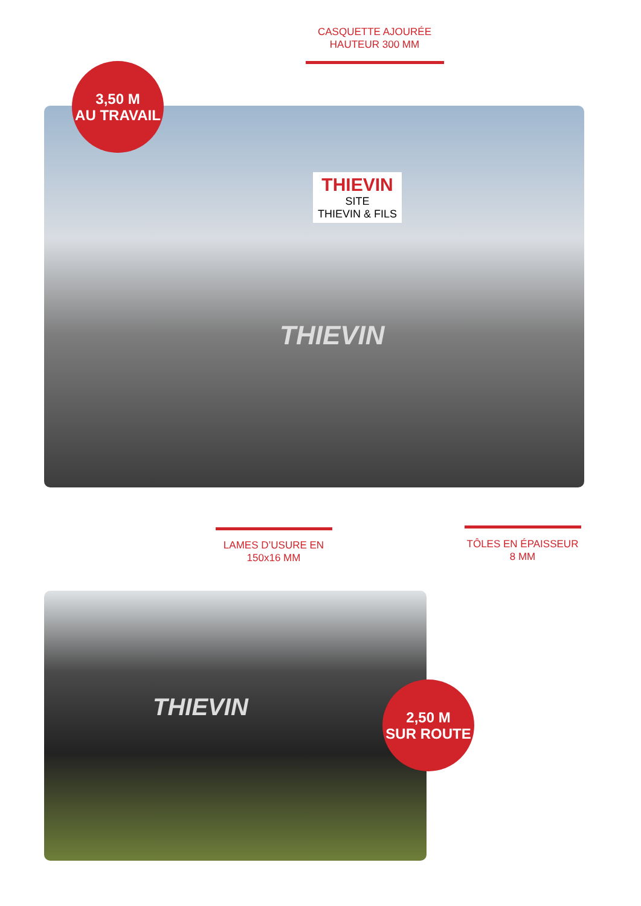CASQUETTE AJOURÉE
HAUTEUR 300 MM
THIEVIN
THIEVIN
SITE
THIEVIN & FILS
3,50 M
AU TRAVAIL
LAMES D’USURE EN
150x16 MM
TÔLES EN ÉPAISSEUR
8 MM
THIEVIN
2,50 M
SUR ROUTE